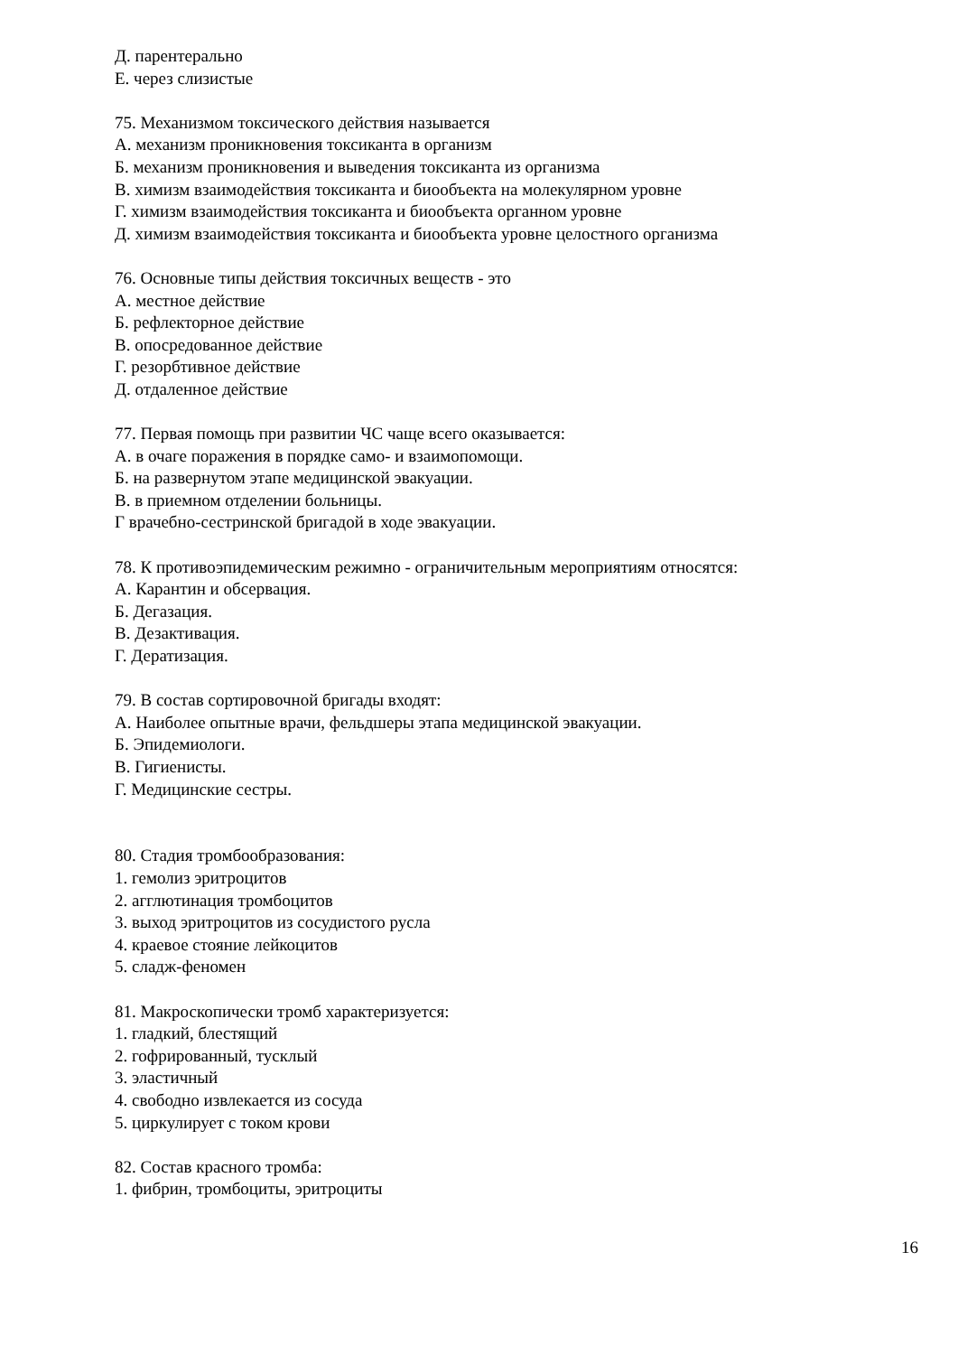Д. парентерально
Е. через слизистые
75. Механизмом токсического действия называется
А. механизм проникновения токсиканта в организм
Б. механизм проникновения и выведения токсиканта из организма
В. химизм взаимодействия токсиканта и биообъекта на молекулярном уровне
Г. химизм взаимодействия токсиканта и биообъекта органном уровне
Д. химизм взаимодействия токсиканта и биообъекта уровне целостного организма
76. Основные типы действия токсичных веществ - это
А. местное действие
Б. рефлекторное действие
В. опосредованное действие
Г. резорбтивное действие
Д. отдаленное действие
77. Первая помощь при развитии ЧС чаще всего оказывается:
А. в очаге поражения в порядке само- и взаимопомощи.
Б. на развернутом этапе медицинской эвакуации.
В. в приемном отделении больницы.
Г врачебно-сестринской бригадой в ходе эвакуации.
78. К противоэпидемическим режимно - ограничительным мероприятиям относятся:
А. Карантин и обсервация.
Б. Дегазация.
В. Дезактивация.
Г. Дератизация.
79. В состав сортировочной бригады входят:
А. Наиболее опытные врачи, фельдшеры этапа медицинской эвакуации.
Б. Эпидемиологи.
В. Гигиенисты.
Г. Медицинские сестры.
80. Стадия тромбообразования:
1. гемолиз эритроцитов
2. агглютинация тромбоцитов
3. выход эритроцитов из сосудистого русла
4. краевое стояние лейкоцитов
5. сладж-феномен
81. Макроскопически тромб характеризуется:
1. гладкий, блестящий
2. гофрированный, тусклый
3. эластичный
4. свободно извлекается из сосуда
5. циркулирует с током крови
82. Состав красного тромба:
1. фибрин, тромбоциты, эритроциты
16